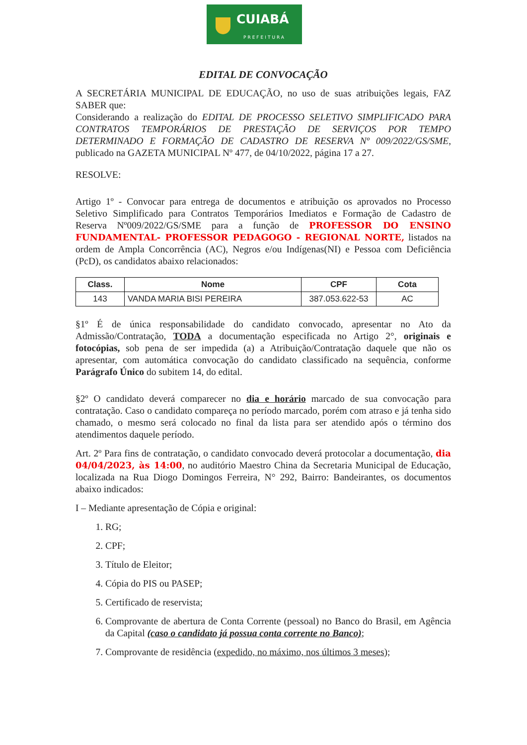CUIABÁ
PREFEITURA
EDITAL DE CONVOCAÇÃO
A SECRETÁRIA MUNICIPAL DE EDUCAÇÃO, no uso de suas atribuições legais, FAZ SABER que:
Considerando a realização do EDITAL DE PROCESSO SELETIVO SIMPLIFICADO PARA CONTRATOS TEMPORÁRIOS DE PRESTAÇÃO DE SERVIÇOS POR TEMPO DETERMINADO E FORMAÇÃO DE CADASTRO DE RESERVA Nº 009/2022/GS/SME, publicado na GAZETA MUNICIPAL Nº 477, de 04/10/2022, página 17 a 27.
RESOLVE:
Artigo 1º - Convocar para entrega de documentos e atribuição os aprovados no Processo Seletivo Simplificado para Contratos Temporários Imediatos e Formação de Cadastro de Reserva Nº009/2022/GS/SME para a função de PROFESSOR DO ENSINO FUNDAMENTAL- PROFESSOR PEDAGOGO - REGIONAL NORTE, listados na ordem de Ampla Concorrência (AC), Negros e/ou Indígenas(NI) e Pessoa com Deficiência (PcD), os candidatos abaixo relacionados:
| Class. | Nome | CPF | Cota |
| --- | --- | --- | --- |
| 143 | VANDA MARIA BISI PEREIRA | 387.053.622-53 | AC |
§1º É de única responsabilidade do candidato convocado, apresentar no Ato da Admissão/Contratação, TODA a documentação especificada no Artigo 2°, originais e fotocópias, sob pena de ser impedida (a) a Atribuição/Contratação daquele que não os apresentar, com automática convocação do candidato classificado na sequência, conforme Parágrafo Único do subitem 14, do edital.
§2º O candidato deverá comparecer no dia e horário marcado de sua convocação para contratação. Caso o candidato compareça no período marcado, porém com atraso e já tenha sido chamado, o mesmo será colocado no final da lista para ser atendido após o término dos atendimentos daquele período.
Art. 2º Para fins de contratação, o candidato convocado deverá protocolar a documentação, dia 04/04/2023, às 14:00, no auditório Maestro China da Secretaria Municipal de Educação, localizada na Rua Diogo Domingos Ferreira, N° 292, Bairro: Bandeirantes, os documentos abaixo indicados:
I – Mediante apresentação de Cópia e original:
1. RG;
2. CPF;
3. Título de Eleitor;
4. Cópia do PIS ou PASEP;
5. Certificado de reservista;
6. Comprovante de abertura de Conta Corrente (pessoal) no Banco do Brasil, em Agência da Capital (caso o candidato já possua conta corrente no Banco);
7. Comprovante de residência (expedido, no máximo, nos últimos 3 meses);